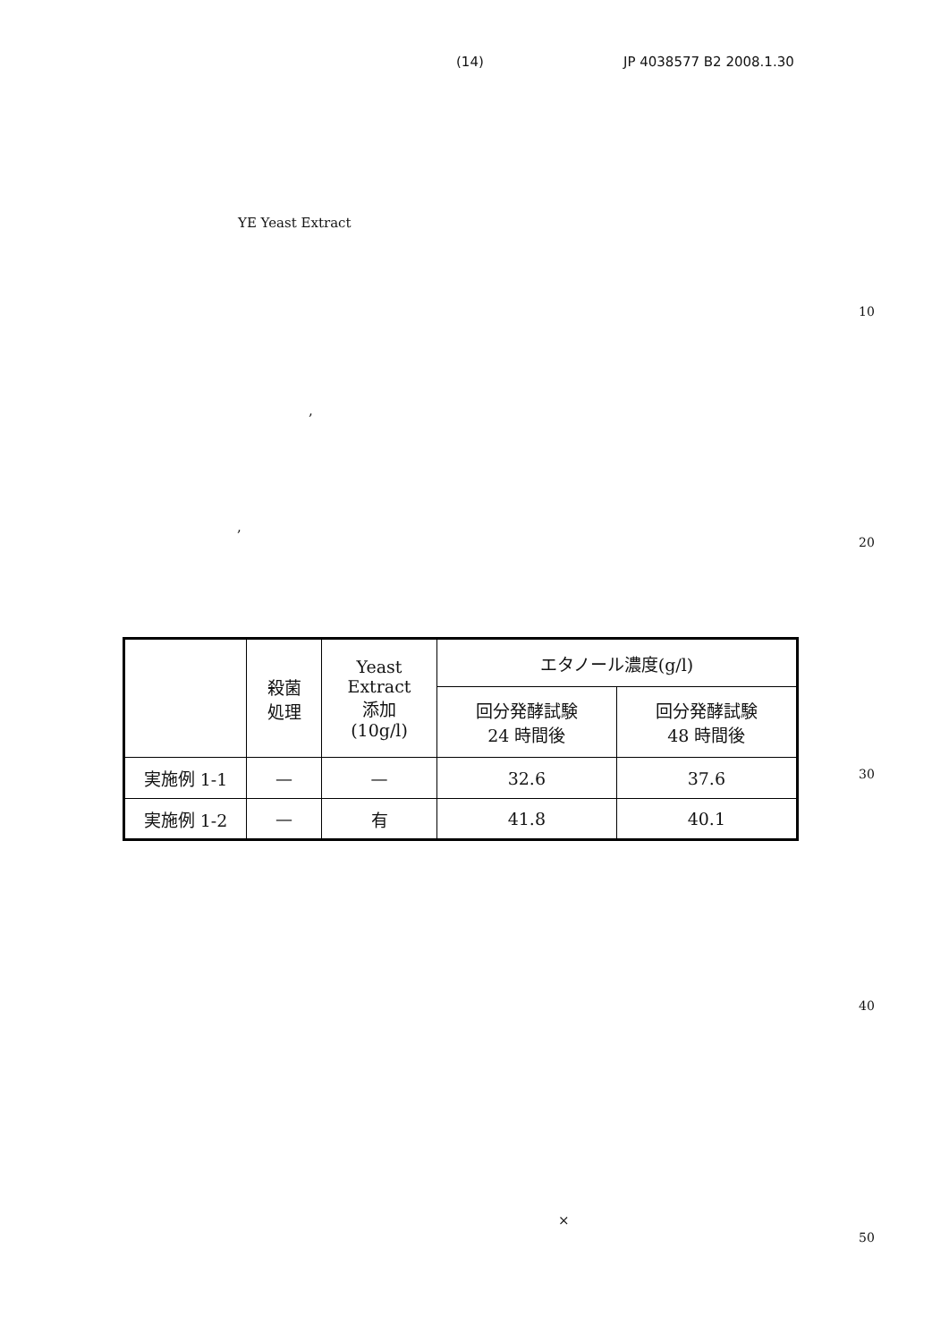(14) JP 4038577 B2 2008.1.30
YE Yeast Extract
,
,
10
20
30
40
50
| | 殺菌 処理 | Yeast Extract 添加 (10g/l) | エタノール濃度(g/l) | |
| --- | --- | --- | --- | --- |
| | | | 回分発酵試験 24 時間後 | 回分発酵試験 48 時間後 |
| 実施例 1-1 | — | — | 32.6 | 37.6 |
| 実施例 1-2 | — | 有 | 41.8 | 40.1 |
×